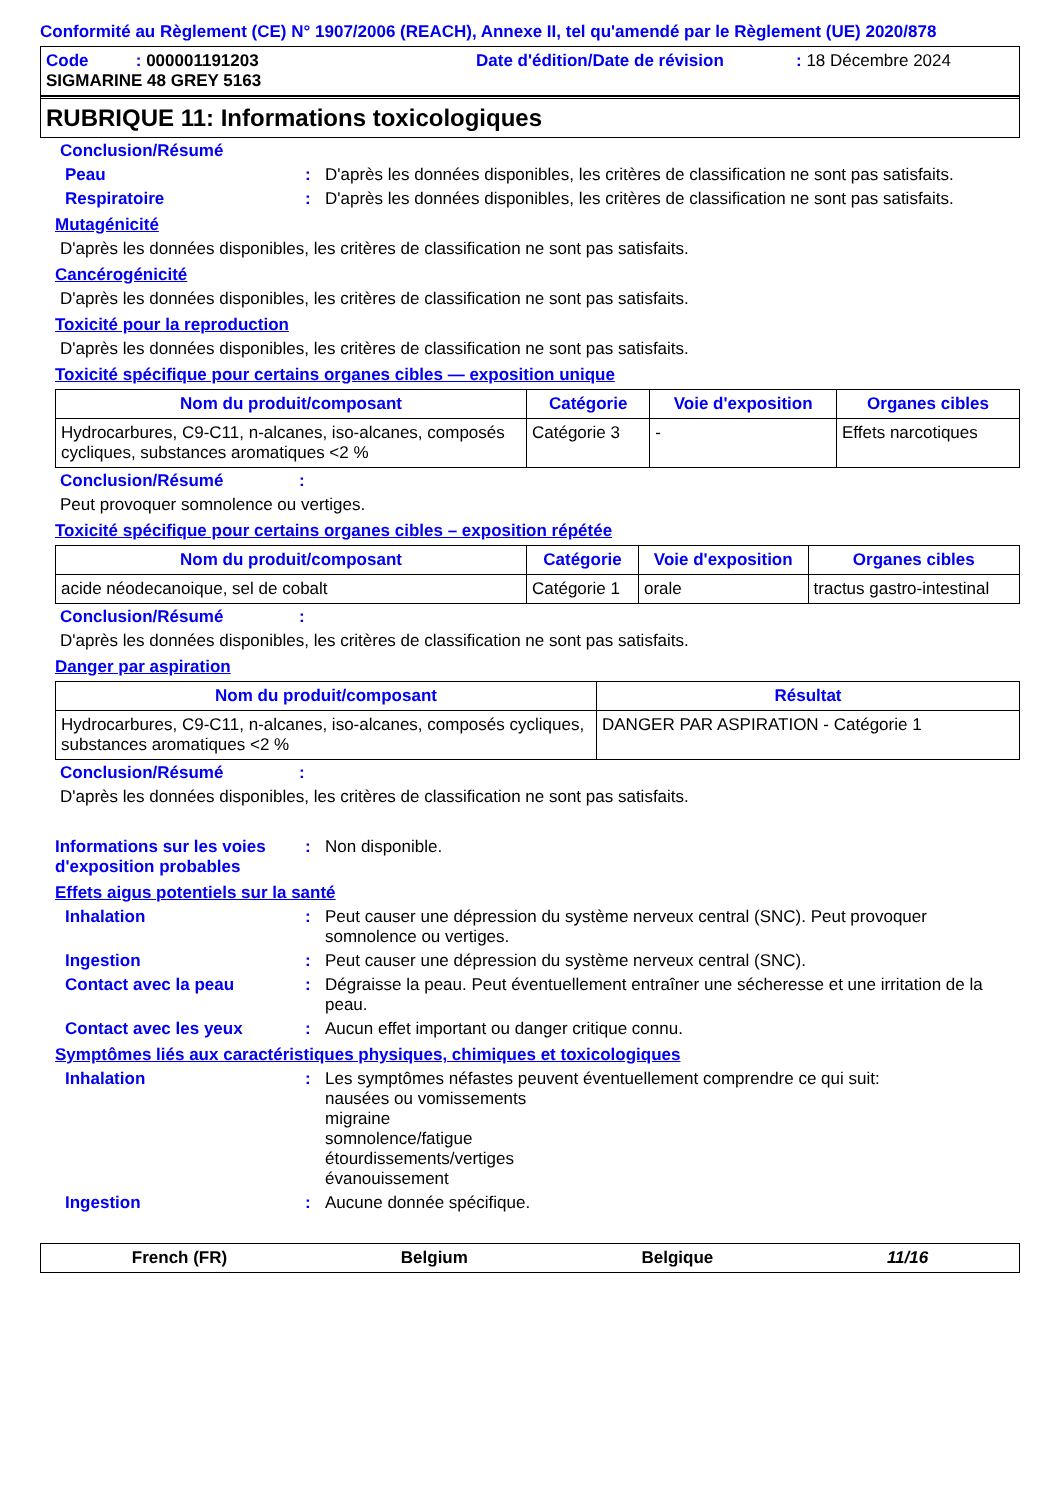Conformité au Règlement (CE) N° 1907/2006 (REACH), Annexe II, tel qu'amendé par le Règlement (UE) 2020/878
Code : 000001191203 Date d'édition/Date de révision: 18 Décembre 2024
SIGMARINE 48 GREY 5163
RUBRIQUE 11: Informations toxicologiques
Conclusion/Résumé
Peau: D'après les données disponibles, les critères de classification ne sont pas satisfaits.
Respiratoire: D'après les données disponibles, les critères de classification ne sont pas satisfaits.
Mutagénicité
D'après les données disponibles, les critères de classification ne sont pas satisfaits.
Cancérogénicité
D'après les données disponibles, les critères de classification ne sont pas satisfaits.
Toxicité pour la reproduction
D'après les données disponibles, les critères de classification ne sont pas satisfaits.
Toxicité spécifique pour certains organes cibles — exposition unique
| Nom du produit/composant | Catégorie | Voie d'exposition | Organes cibles |
| --- | --- | --- | --- |
| Hydrocarbures, C9-C11, n-alcanes, iso-alcanes, composés cycliques, substances aromatiques <2 % | Catégorie 3 | - | Effets narcotiques |
Conclusion/Résumé :
Peut provoquer somnolence ou vertiges.
Toxicité spécifique pour certains organes cibles – exposition répétée
| Nom du produit/composant | Catégorie | Voie d'exposition | Organes cibles |
| --- | --- | --- | --- |
| acide néodecanoique, sel de cobalt | Catégorie 1 | orale | tractus gastro-intestinal |
Conclusion/Résumé :
D'après les données disponibles, les critères de classification ne sont pas satisfaits.
Danger par aspiration
| Nom du produit/composant | Résultat |
| --- | --- |
| Hydrocarbures, C9-C11, n-alcanes, iso-alcanes, composés cycliques, substances aromatiques <2 % | DANGER PAR ASPIRATION - Catégorie 1 |
Conclusion/Résumé :
D'après les données disponibles, les critères de classification ne sont pas satisfaits.
Informations sur les voies d'exposition probables: Non disponible.
Effets aigus potentiels sur la santé
Inhalation: Peut causer une dépression du système nerveux central (SNC). Peut provoquer somnolence ou vertiges.
Ingestion: Peut causer une dépression du système nerveux central (SNC).
Contact avec la peau: Dégraisse la peau. Peut éventuellement entraîner une sécheresse et une irritation de la peau.
Contact avec les yeux: Aucun effet important ou danger critique connu.
Symptômes liés aux caractéristiques physiques, chimiques et toxicologiques
Inhalation: Les symptômes néfastes peuvent éventuellement comprendre ce qui suit:
nausées ou vomissements
migraine
somnolence/fatigue
étourdissements/vertiges
évanouissement
Ingestion: Aucune donnée spécifique.
French (FR) Belgium Belgique 11/16